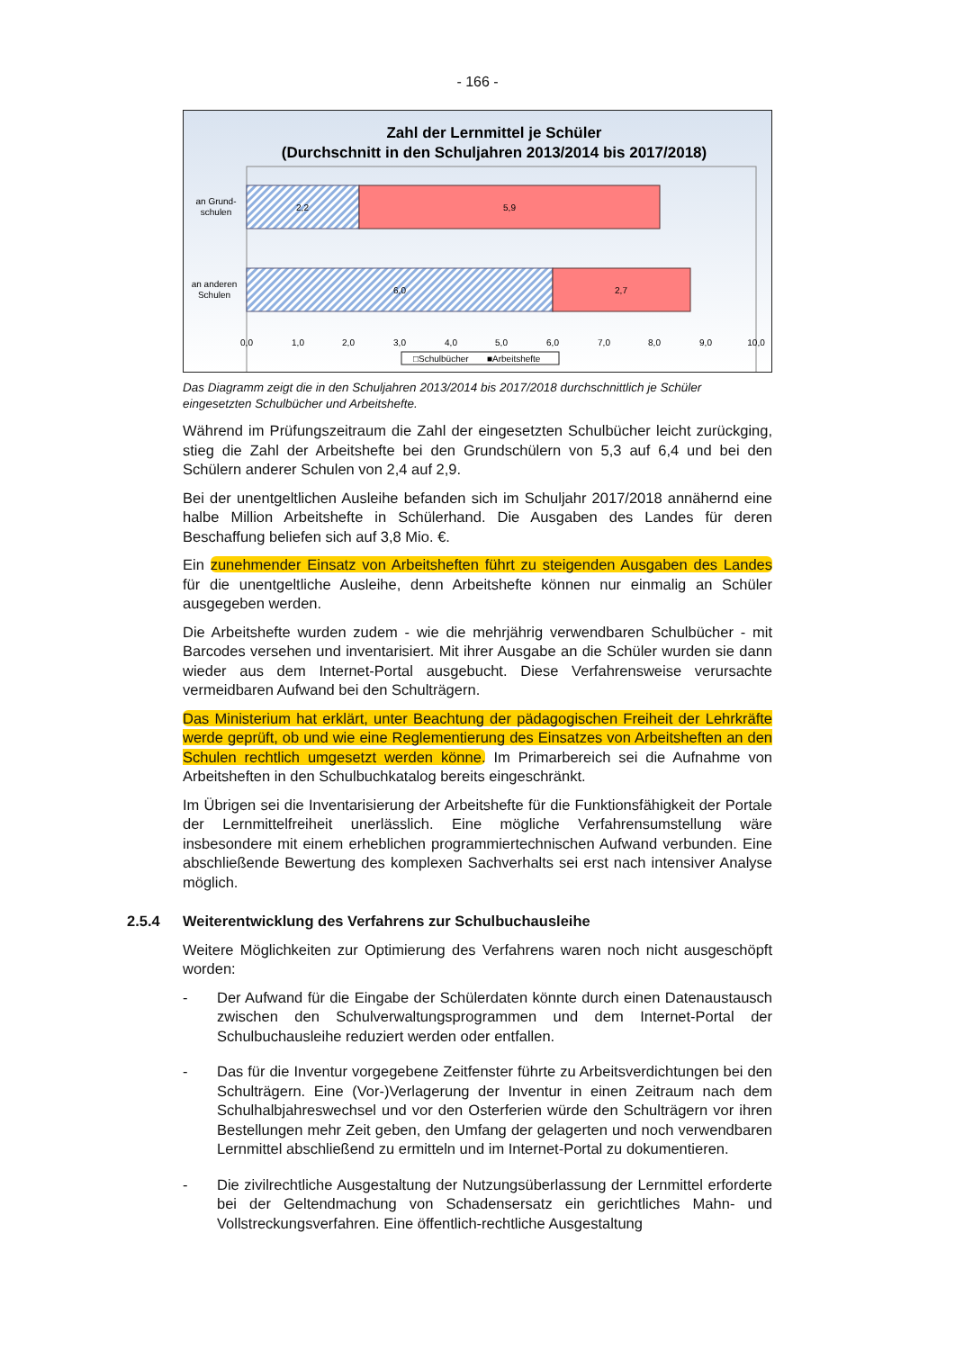- 166 -
Zahl der Lernmittel je Schüler
(Durchschnitt in den Schuljahren 2013/2014 bis 2017/2018)
2,2
5,9
6,0
2,7
an Grund-
schulen
an anderen
Schulen
0,0
1,0
2,0
3,0
4,0
5,0
6,0
7,0
8,0
9,0
10,0
□Schulbücher
■Arbeitshefte
Das Diagramm zeigt die in den Schuljahren 2013/2014 bis 2017/2018 durchschnittlich je Schüler eingesetzten Schulbücher und Arbeitshefte.
Während im Prüfungszeitraum die Zahl der eingesetzten Schulbücher leicht zurückging, stieg die Zahl der Arbeitshefte bei den Grundschülern von 5,3 auf 6,4 und bei den Schülern anderer Schulen von 2,4 auf 2,9.
Bei der unentgeltlichen Ausleihe befanden sich im Schuljahr 2017/2018 annähernd eine halbe Million Arbeitshefte in Schülerhand. Die Ausgaben des Landes für deren Beschaffung beliefen sich auf 3,8 Mio. €.
Ein zunehmender Einsatz von Arbeitsheften führt zu steigenden Ausgaben des Landes für die unentgeltliche Ausleihe, denn Arbeitshefte können nur einmalig an Schüler ausgegeben werden.
Die Arbeitshefte wurden zudem - wie die mehrjährig verwendbaren Schulbücher - mit Barcodes versehen und inventarisiert. Mit ihrer Ausgabe an die Schüler wurden sie dann wieder aus dem Internet-Portal ausgebucht. Diese Verfahrensweise verursachte vermeidbaren Aufwand bei den Schulträgern.
Das Ministerium hat erklärt, unter Beachtung der pädagogischen Freiheit der Lehrkräfte werde geprüft, ob und wie eine Reglementierung des Einsatzes von Arbeitsheften an den Schulen rechtlich umgesetzt werden könne. Im Primarbereich sei die Aufnahme von Arbeitsheften in den Schulbuchkatalog bereits eingeschränkt.
Im Übrigen sei die Inventarisierung der Arbeitshefte für die Funktionsfähigkeit der Portale der Lernmittelfreiheit unerlässlich. Eine mögliche Verfahrensumstellung wäre insbesondere mit einem erheblichen programmiertechnischen Aufwand verbunden. Eine abschließende Bewertung des komplexen Sachverhalts sei erst nach intensiver Analyse möglich.
2.5.4 Weiterentwicklung des Verfahrens zur Schulbuchausleihe
Weitere Möglichkeiten zur Optimierung des Verfahrens waren noch nicht ausgeschöpft worden:
- Der Aufwand für die Eingabe der Schülerdaten könnte durch einen Datenaustausch zwischen den Schulverwaltungsprogrammen und dem Internet-Portal der Schulbuchausleihe reduziert werden oder entfallen.
- Das für die Inventur vorgegebene Zeitfenster führte zu Arbeitsverdichtungen bei den Schulträgern. Eine (Vor-)Verlagerung der Inventur in einen Zeitraum nach dem Schulhalbjahreswechsel und vor den Osterferien würde den Schulträgern vor ihren Bestellungen mehr Zeit geben, den Umfang der gelagerten und noch verwendbaren Lernmittel abschließend zu ermitteln und im Internet-Portal zu dokumentieren.
- Die zivilrechtliche Ausgestaltung der Nutzungsüberlassung der Lernmittel erforderte bei der Geltendmachung von Schadensersatz ein gerichtliches Mahn- und Vollstreckungsverfahren. Eine öffentlich-rechtliche Ausgestaltung